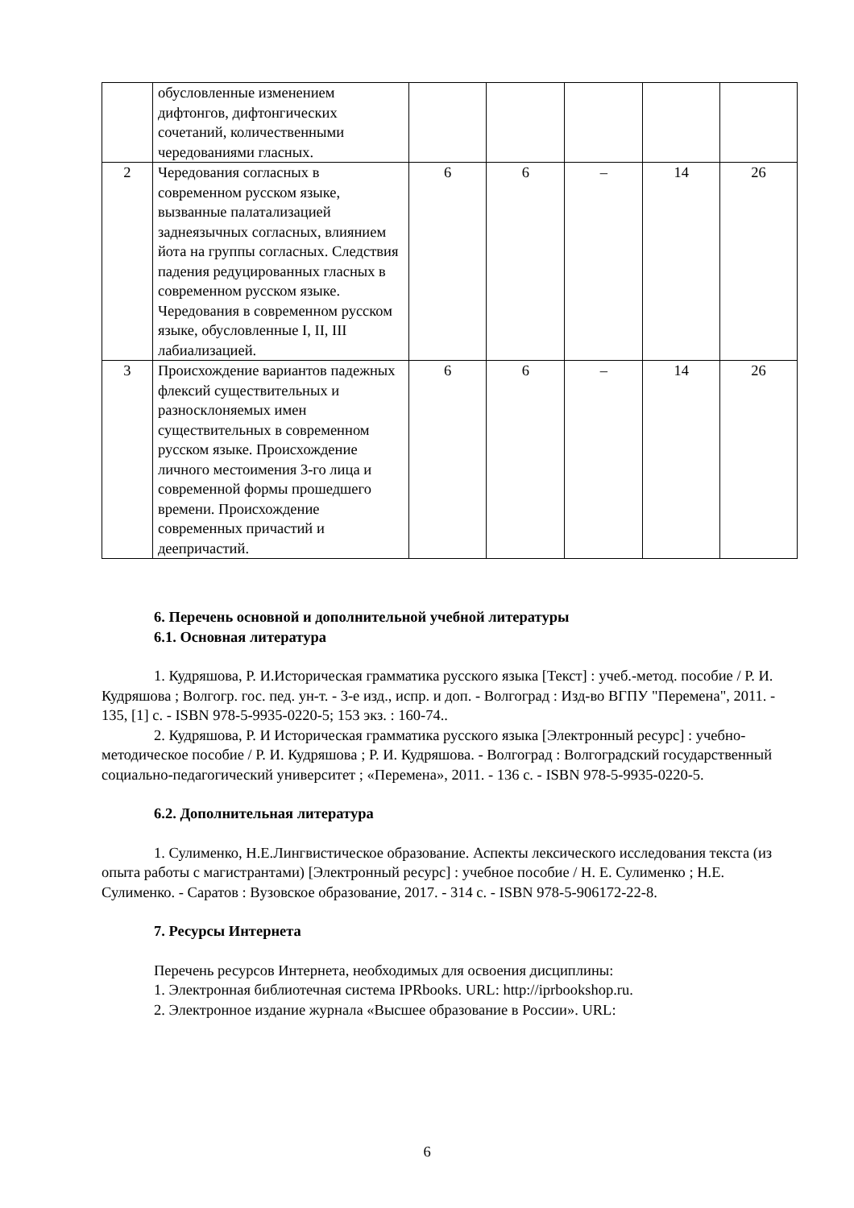| | обусловленные изменением дифтонгов, дифтонгических сочетаний, количественными чередованиями гласных. | | | | | |
| 2 | Чередования согласных в современном русском языке, вызванные палатализацией заднеязычных согласных, влиянием йота на группы согласных. Следствия падения редуцированных гласных в современном русском языке. Чередования в современном русском языке, обусловленные I, II, III лабиализацией. | 6 | 6 | – | 14 | 26 |
| 3 | Происхождение вариантов падежных флексий существительных и разносклоняемых имен существительных в современном русском языке. Происхождение личного местоимения 3-го лица и современной формы прошедшего времени. Происхождение современных причастий и деепричастий. | 6 | 6 | – | 14 | 26 |
6. Перечень основной и дополнительной учебной литературы
6.1. Основная литература
1. Кудряшова, Р. И.Историческая грамматика русского языка [Текст] : учеб.-метод. пособие / Р. И. Кудряшова ; Волгогр. гос. пед. ун-т. - 3-е изд., испр. и доп. - Волгоград : Изд-во ВГПУ "Перемена", 2011. - 135, [1] с. - ISBN 978-5-9935-0220-5; 153 экз. : 160-74..
2. Кудряшова, Р. И Историческая грамматика русского языка [Электронный ресурс] : учебно-методическое пособие / Р. И. Кудряшова ; Р. И. Кудряшова. - Волгоград : Волгоградский государственный социально-педагогический университет ; «Перемена», 2011. - 136 с. - ISBN 978-5-9935-0220-5.
6.2. Дополнительная литература
1. Сулименко, Н.Е.Лингвистическое образование. Аспекты лексического исследования текста (из опыта работы с магистрантами) [Электронный ресурс] : учебное пособие / Н. Е. Сулименко ; Н.Е. Сулименко. - Саратов : Вузовское образование, 2017. - 314 с. - ISBN 978-5-906172-22-8.
7. Ресурсы Интернета
Перечень ресурсов Интернета, необходимых для освоения дисциплины:
1. Электронная библиотечная система IPRbooks. URL: http://iprbookshop.ru.
2. Электронное издание журнала «Высшее образование в России». URL:
6